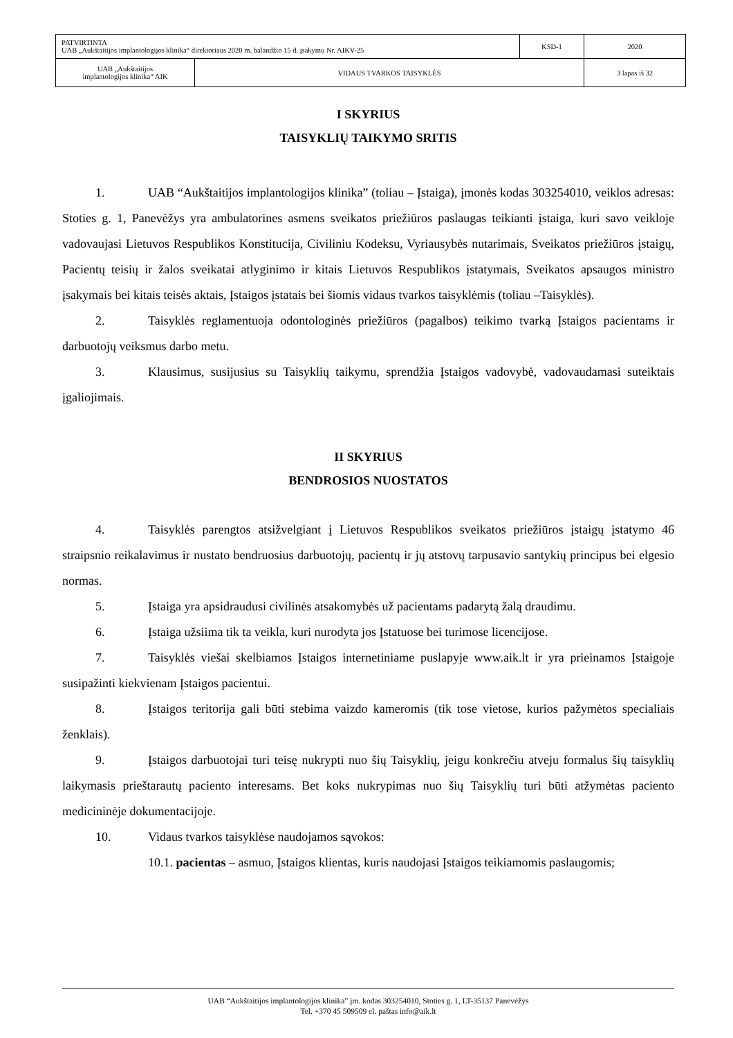| PATVIRTINTA UAB „Aukštaitijos implantologijos klinika“ direktoriaus 2020 m. balandžio 15 d. įsakymu Nr. AIKV-25 | | KSD-1 | 2020 |
| UAB „Aukštaitijos implantologijos klinika“ AIK | VIDAUS TVARKOS TAISYKLĖS | | 3 lapas iš 32 |
I SKYRIUS
TAISYKLIŲ TAIKYMO SRITIS
1. UAB “Aukštaitijos implantologijos klinika” (toliau – Įstaiga), įmonės kodas 303254010, veiklos adresas: Stoties g. 1, Panevėžys yra ambulatorines asmens sveikatos priežiūros paslaugas teikianti įstaiga, kuri savo veikloje vadovaujasi Lietuvos Respublikos Konstitucija, Civiliniu Kodeksu, Vyriausybės nutarimais, Sveikatos priežiūros įstaigų, Pacientų teisių ir žalos sveikatai atlyginimo ir kitais Lietuvos Respublikos įstatymais, Sveikatos apsaugos ministro įsakymais bei kitais teisės aktais, Įstaigos įstatais bei šiomis vidaus tvarkos taisyklėmis (toliau –Taisyklės).
2. Taisyklės reglamentuoja odontologinės priežiūros (pagalbos) teikimo tvarką Įstaigos pacientams ir darbuotojų veiksmus darbo metu.
3. Klausimus, susijusius su Taisyklių taikymu, sprendžia Įstaigos vadovybė, vadovaudamasi suteiktais įgaliojimais.
II SKYRIUS
BENDROSIOS NUOSTATOS
4. Taisyklės parengtos atsižvelgiant į Lietuvos Respublikos sveikatos priežiūros įstaigų įstatymo 46 straipsnio reikalavimus ir nustato bendruosius darbuotojų, pacientų ir jų atstovų tarpusavio santykių principus bei elgesio normas.
5. Įstaiga yra apsidraudusi civilinės atsakomybės už pacientams padarytą žalą draudimu.
6. Įstaiga užsiima tik ta veikla, kuri nurodyta jos Įstatuose bei turimose licencijose.
7. Taisyklės viešai skelbiamos Įstaigos internetiniame puslapyje www.aik.lt ir yra prieinamos Įstaigoje susipažinti kiekvienam Įstaigos pacientui.
8. Įstaigos teritorija gali būti stebima vaizdo kameromis (tik tose vietose, kurios pažymėtos specialiais ženklais).
9. Įstaigos darbuotojai turi teisę nukrypti nuo šių Taisyklių, jeigu konkrečiu atveju formalus šių taisyklių laikymasis prieštarautų paciento interesams. Bet koks nukrypimas nuo šių Taisyklių turi būti atžymėtas paciento medicininėje dokumentacijoje.
10. Vidaus tvarkos taisyklėse naudojamos sąvokos:
10.1. pacientas – asmuo, Įstaigos klientas, kuris naudojasi Įstaigos teikiamomis paslaugomis;
UAB “Aukštaitijos implantologijos klinika” įm. kodas 303254010, Stoties g. 1, LT-35137 Panevėžys
Tel. +370 45 509509 el. paštas info@aik.lt